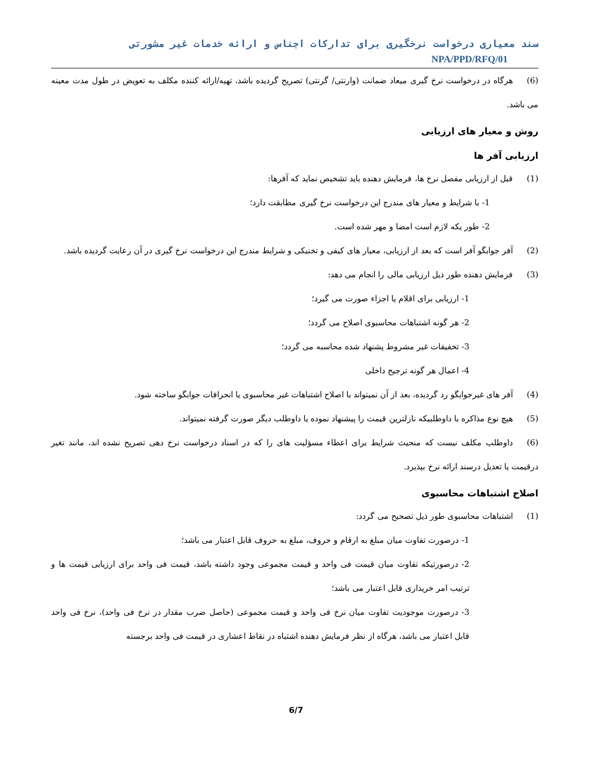سند معیاری درخواست نرخگیری برای تدارکات اجناس و ارائه خدمات غیر مشورتی NPA/PPD/RFQ/01
(6) هرگاه در درخواست نرخ گیری میعاد ضمانت (وارنتی/ گرنتی) تصریح گردیده باشد، تهیه/ارائه کننده مکلف به تعویض در طول مدت معینه می باشد.
روش و معیار های ارزیابی
ارزیابی آفر ها
(1) قبل از ارزیابی مفصل نرخ ها، فرمایش دهنده باید تشخیص نماید که آفرها:
1- با شرایط و معیار های مندرج این درخواست نرخ گیری مطابقت دارد؛
2- طور یکه لازم است امضا و مهر شده است.
(2) آفر جوابگو آفر است که بعد از ارزیابی، معیار های کیفی و تخنیکی و شرایط مندرج این درخواست نرخ گیری در آن رعایت گردیده باشد.
(3) فرمایش دهنده طور ذیل ارزیابی مالی را انجام می دهد:
1- ارزیابی برای اقلام یا اجزاء صورت می گیرد؛
2- هر گونه اشتباهات محاسبوی اصلاح می گردد؛
3- تخفیفات غیر مشروط پشنهاد شده محاسبه می گردد؛
4- اعمال هر گونه ترجیح داخلی
(4) آفر های غیرجوابگو رد گردیده، بعد از آن نمیتواند با اصلاح اشتباهات غیر محاسبوی یا انحرافات جوابگو ساخته شود.
(5) هیچ نوع مذاکره با داوطلبیکه نازلترین قیمت را پیشنهاد نموده یا داوطلب دیگر صورت گرفته نمیتواند.
(6) داوطلب مکلف نیست که منحیث شرایط برای اعطاء مسؤلیت های را که در اسناد درخواست نرخ دهی تصریح نشده اند، مانند تغیر درقیمت یا تعدیل درسند ارائه نرخ بپذیرد.
اصلاح اشتباهات محاسبوی
(1) اشتباهات محاسبوی طور ذیل تصحیح می گردد:
1- درصورت تفاوت میان مبلغ به ارقام و حروف، مبلغ به حروف قابل اعتبار می باشد؛
2- درصورتیکه تفاوت میان قیمت فی واحد و قیمت مجموعی وجود داشته باشد، قیمت فی واحد برای ارزیابی قیمت ها و ترتیب امر خریداری قابل اعتبار می باشد؛
3- درصورت موجودیت تفاوت میان نرخ فی واحد و قیمت مجموعی (حاصل ضرب مقدار در نرخ فی واحد)، نرخ فی واحد قابل اعتبار می باشد، هرگاه از نظر فرمایش دهنده اشتباه در نقاط اعشاری در قیمت فی واحد برجسته
6/7